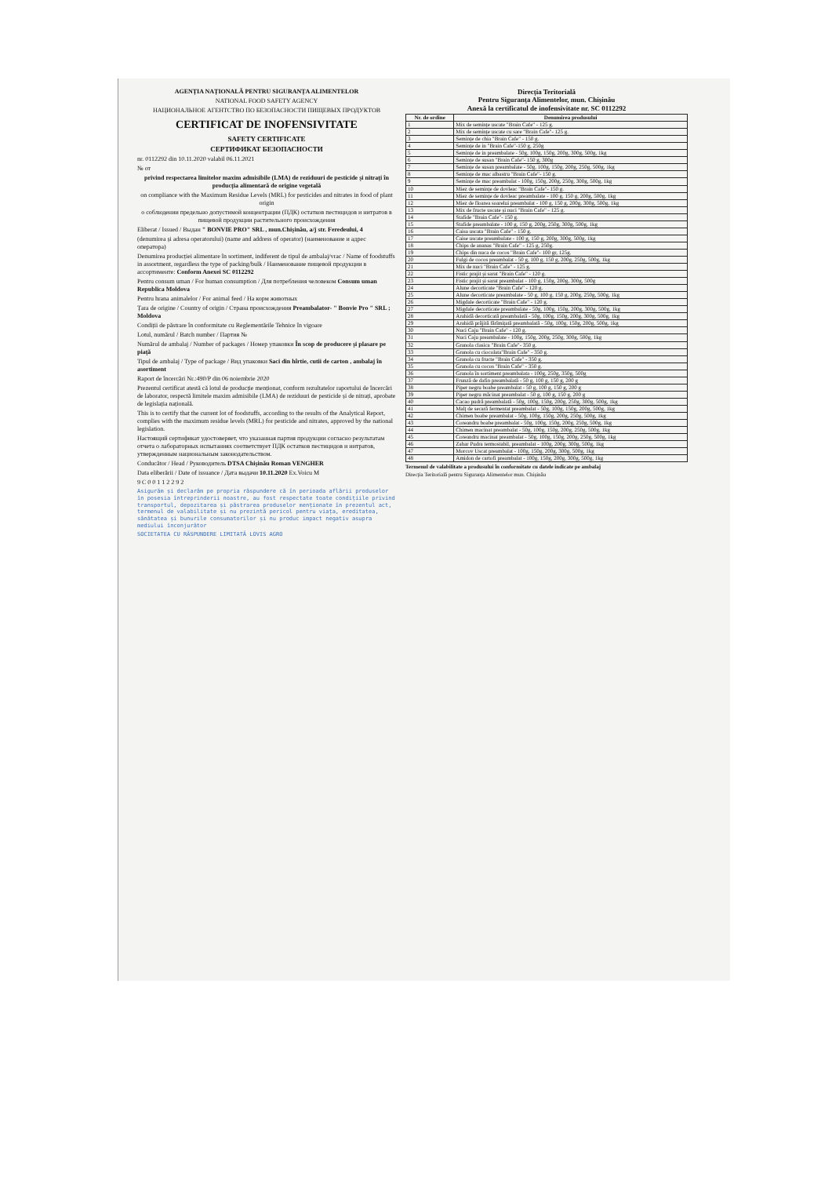AGENȚIA NAȚIONALĂ PENTRU SIGURANȚA ALIMENTELOR
NATIONAL FOOD SAFETY AGENCY
НАЦИОНАЛЬНОЕ АГЕНТСТВО ПО БЕЗОПАСНОСТИ ПИЩЕВЫХ ПРОДУКТОВ
CERTIFICAT DE INOFENSIVITATE
SAFETY CERTIFICATE
СЕРТИФИКАТ БЕЗОПАСНОСТИ
nr. 0112292 din 10.11.2020 valabil 06.11.2021
№ от
privind respectarea limitelor maxim admisibile (LMA) de reziduuri de pesticide și nitrați în producția alimentară de origine vegetală
on compliance with the Maximum Residue Levels (MRL) for pesticides and nitrates in food of plant origin
о соблюдении предельно допустимой концентрации (ПДК) остатков пестицидов и нитратов в пищевой продукции растительного происхождения
Eliberat / Issued / Выдан " BONVIE PRO" SRL , mun.Chișinău, a/j str. Feredeului, 4
(denumirea și adresa operatorului) (name and address of operator) (наименование и адрес оператора)
Denumirea producției alimentare în sortiment, indiferent de tipul de ambalaj/vrac / Name of foodstuffs in assortment, regardless the type of packing/bulk / Наименование пищевой продукции в ассортименте: Conform Anexei SC 0112292
Pentru consum uman / For human consumption / Для потребления человеком Consum uman Republica Moldova
Pentru hrana animalelor / For animal feed / На корм животных
Țara de origine / Country of origin / Страна происхождения Preambalator- " Bonvie Pro " SRL ; Moldova
Condiții de păstrare în conformitate cu Reglementările Tehnice în vigoare
Lotul, numărul / Batch number / Партия №
Numărul de ambalaj / Number of packages / Номер упаковки În scop de producere și plasare pe piață
Tipul de ambalaj / Type of package / Вид упаковки Saci din hîrtie, cutii de carton , ambalaj în asortiment
Raport de încercări Nr.:490/P din 06 noiembrie 2020
Prezentul certificat atestă că lotul de producție menționat, conform rezultatelor raportului de încercări de laborator, respectă limitele maxim admisibile (LMA) de reziduuri de pesticide și de nitrați, aprobate de legislația națională.
This is to certify that the current lot of foodstuffs, according to the results of the Analytical Report, complies with the maximum residue levels (MRL) for pesticide and nitrates, approved by the national legislation.
Настоящий сертификат удостоверяет, что указанная партия продукции согласно результатам отчета о лабораторных испытаниях соответствует ПДК остатков пестицидов и нитратов, утвержденным национальным законодательством.
Conducător / Head / Руководитель DTSA Chișinău Roman VENGHER
Data eliberării / Date of issuance / Дата выдачи 10.11.2020 Ex.Voicu M
9 C 0 0 1 1 2 2 9 2
Asigurăm și declarăm pe propria răspundere că în perioada aflării produselor în posesia întreprinderii noastre, au fost respectate toate condițiile privind transportul, depozitarea și păstrarea produselor menționate în prezentul act, termenul de valabilitate și nu prezintă pericol pentru viața, ereditatea, sănătatea și bunurile consumatorilor și nu produc impact negativ asupra mediului înconjurător
SOCIETATEA CU RĂSPUNDERE LIMITATĂ LOVIS AGRO
Direcția Teritorială
Pentru Siguranța Alimentelor, mun. Chișinău
Anexă la certificatul de inofensivitate nr. SC 0112292
| Nr. de ordine | Denumirea produsului |
| --- | --- |
| 1 | Mix de semințe uscate "Brain Cafe" - 125 g. |
| 2 | Mix de semințe uscate cu sare "Brain Cafe"- 125 g. |
| 3 | Semințe de chia "Brain Cafe" - 150 g. |
| 4 | Semințe de in "Brain Cafe"-150 g, 250g |
| 5 | Semințe de in preambalate - 50g, 100g, 150g, 200g, 300g, 500g, 1kg |
| 6 | Semințe de susan "Brain Cafe"- 150 g, 300g |
| 7 | Semințe de susan preambalate - 50g, 100g, 150g, 200g, 250g, 500g, 1kg |
| 8 | Semințe de mac albastru "Brain Cafe"- 150 g. |
| 9 | Semințe de mac preambalat - 100g, 150g, 200g, 250g, 300g, 500g, 1kg |
| 10 | Miez de semințe de dovleac "Brain Cafe"- 150 g. |
| 11 | Miez de semințe de dovleac preambalate - 100 g, 150 g, 200g, 500g, 1kg |
| 12 | Miez de floarea soarelui preambalat - 100 g, 150 g, 200g, 300g, 500g, 1kg |
| 13 | Mix de fructe uscate și nuci "Brain Cafe" - 125 g. |
| 14 | Stafide "Brain Cafe"- 150 g. |
| 15 | Stafide preambalate - 100 g, 150 g, 200g, 250g, 300g, 500g, 1kg |
| 16 | Caisa uscata "Brain Cafe" - 150 g. |
| 17 | Caise uscate preambalate - 100 g, 150 g, 200g, 300g, 500g, 1kg |
| 18 | Chips de ananas "Brain Cafe" - 125 g, 250g. |
| 19 | Chips din nuca de cocos "Brain Cafe"- 100 gr, 125g. |
| 20 | Fulgi de cocos preambalat - 50 g, 100 g, 150 g, 200g, 250g, 500g, 1kg |
| 21 | Mix de nuci "Brain Cafe" - 125 g. |
| 22 | Fistic prajit și sarat "Brain Cafe" - 120 g. |
| 23 | Fistic prajit și sarat preambalat - 100 g, 150g, 200g, 300g, 500g |
| 24 | Alune decorticate "Brain Cafe" - 120 g. |
| 25 | Alune decorticate preambalate - 50 g, 100 g, 150 g, 200g, 250g, 500g, 1kg |
| 26 | Migdale decorticate "Brain Cafe" - 120 g. |
| 27 | Migdale decorticate preambalate - 50g, 100g, 150g, 200g, 300g, 500g, 1kg |
| 28 | Arahidă decorticată preambalată - 50g, 100g, 150g, 200g, 300g, 500g, 1kg |
| 29 | Arahidă prăjită fărîmițată preambalată - 50g, 100g, 150g, 200g, 500g, 1kg |
| 30 | Nuci Caju "Brain Cafe" - 120 g. |
| 31 | Nuci Caju preambalate - 100g, 150g, 200g, 250g, 300g, 500g, 1kg |
| 32 | Granola clasica "Brain Cafe"- 350 g. |
| 33 | Granola cu ciocolata"Brain Cafe" - 350 g. |
| 34 | Granola cu fructe "Brain Cafe" - 350 g. |
| 35 | Granola cu cocos "Brain Cafe" - 350 g. |
| 36 | Granola în sortiment preambalata - 100g, 250g, 350g, 500g |
| 37 | Frunză de dafin preambalată - 50 g, 100 g, 150 g, 200 g |
| 38 | Piper negru boabe preambalat - 50 g, 100 g, 150 g, 200 g |
| 39 | Piper negru măcinat preambalat - 50 g, 100 g, 150 g, 200 g |
| 40 | Cacao pudră preambalată - 50g, 100g, 150g, 200g, 250g, 300g, 500g, 1kg |
| 41 | Malț de secară fermentat preambalat - 50g, 100g, 150g, 200g, 500g, 1kg |
| 42 | Chimen boabe preambalat - 50g, 100g, 150g, 200g, 250g, 500g, 1kg |
| 43 | Coreandru boabe preambalat - 50g, 100g, 150g, 200g, 250g, 500g, 1kg |
| 44 | Chimen macinat preambalat - 50g, 100g, 150g, 200g, 250g, 500g, 1kg |
| 45 | Coreandru macinat preambalat - 50g, 100g, 150g, 200g, 250g, 500g, 1kg |
| 46 | Zahar Pudra termostabil, preambalat - 100g, 200g, 300g, 500g, 1kg |
| 47 | Morcov Uscat preambalat - 100g, 150g, 200g, 300g, 500g, 1kg |
| 48 | Amidon de cartofi preambalat - 100g, 150g, 200g, 300g, 500g, 1kg |
Termenul de valabilitate a produsului în conformitate cu datele indicate pe ambalaj
Direcția Teritorială pentru Siguranța Alimentelor mun. Chișinău